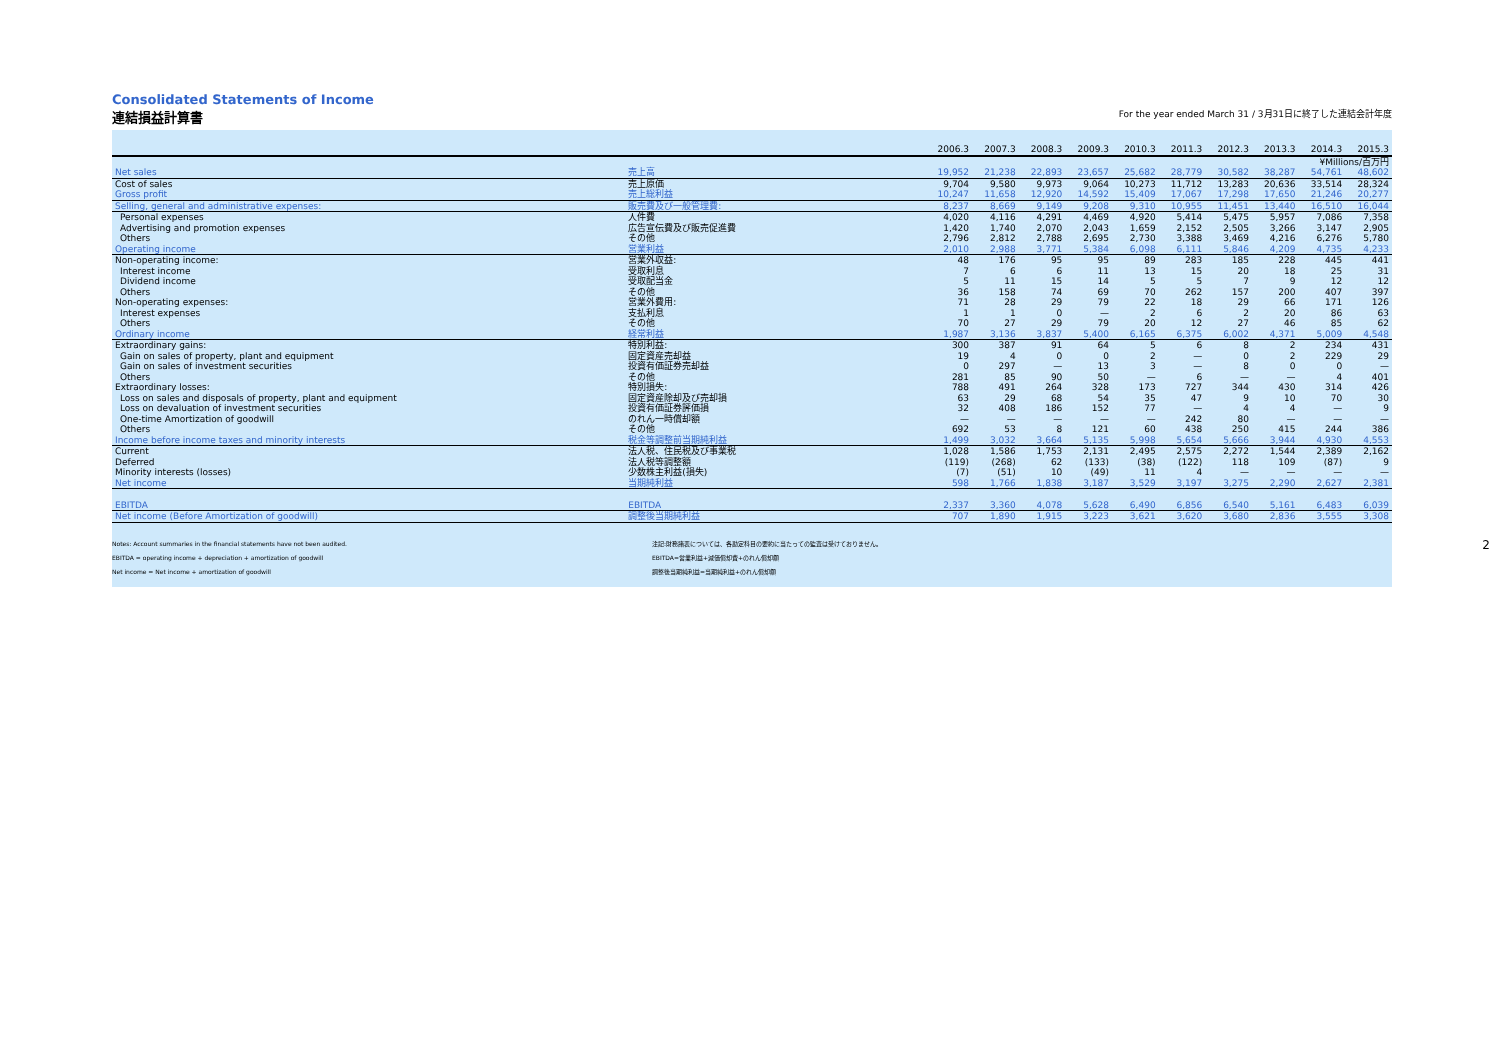Consolidated Statements of Income
連結損益計算書 For the year ended March 31 / 3月31日に終了した連結会計年度
| | | 2006.3 | 2007.3 | 2008.3 | 2009.3 | 2010.3 | 2011.3 | 2012.3 | 2013.3 | 2014.3 | 2015.3 |
| --- | --- | --- | --- | --- | --- | --- | --- | --- | --- | --- | --- |
| | | ¥Millions/百万円 | | | | | | | | | |
| Net sales | 売上高 | 19,952 | 21,238 | 22,893 | 23,657 | 25,682 | 28,779 | 30,582 | 38,287 | 54,761 | 48,602 |
| Cost of sales | 売上原価 | 9,704 | 9,580 | 9,973 | 9,064 | 10,273 | 11,712 | 13,283 | 20,636 | 33,514 | 28,324 |
| Gross profit | 売上総利益 | 10,247 | 11,658 | 12,920 | 14,592 | 15,409 | 17,067 | 17,298 | 17,650 | 21,246 | 20,277 |
| Selling, general and administrative expenses: | 販売費及び一般管理費: | 8,237 | 8,669 | 9,149 | 9,208 | 9,310 | 10,955 | 11,451 | 13,440 | 16,510 | 16,044 |
| Personal expenses | 人件費 | 4,020 | 4,116 | 4,291 | 4,469 | 4,920 | 5,414 | 5,475 | 5,957 | 7,086 | 7,358 |
| Advertising and promotion expenses | 広告宣伝費及び販売促進費 | 1,420 | 1,740 | 2,070 | 2,043 | 1,659 | 2,152 | 2,505 | 3,266 | 3,147 | 2,905 |
| Others | その他 | 2,796 | 2,812 | 2,788 | 2,695 | 2,730 | 3,388 | 3,469 | 4,216 | 6,276 | 5,780 |
| Operating income | 営業利益 | 2,010 | 2,988 | 3,771 | 5,384 | 6,098 | 6,111 | 5,846 | 4,209 | 4,735 | 4,233 |
| Non-operating income: | 営業外収益: | 48 | 176 | 95 | 95 | 89 | 283 | 185 | 228 | 445 | 441 |
| Interest income | 受取利息 | 7 | 6 | 6 | 11 | 13 | 15 | 20 | 18 | 25 | 31 |
| Dividend income | 受取配当金 | 5 | 11 | 15 | 14 | 5 | 5 | 7 | 9 | 12 | 12 |
| Others | その他 | 36 | 158 | 74 | 69 | 70 | 262 | 157 | 200 | 407 | 397 |
| Non-operating expenses: | 営業外費用: | 71 | 28 | 29 | 79 | 22 | 18 | 29 | 66 | 171 | 126 |
| Interest expenses | 支払利息 | 1 | 1 | 0 | — | 2 | 6 | 2 | 20 | 86 | 63 |
| Others | その他 | 70 | 27 | 29 | 79 | 20 | 12 | 27 | 46 | 85 | 62 |
| Ordinary income | 経常利益 | 1,987 | 3,136 | 3,837 | 5,400 | 6,165 | 6,375 | 6,002 | 4,371 | 5,009 | 4,548 |
| Extraordinary gains: | 特別利益: | 300 | 387 | 91 | 64 | 5 | 6 | 8 | 2 | 234 | 431 |
| Gain on sales of property, plant and equipment | 固定資産売却益 | 19 | 4 | 0 | 0 | 2 | — | 0 | 2 | 229 | 29 |
| Gain on sales of investment securities | 投資有価証券売却益 | 0 | 297 | — | 13 | 3 | — | 8 | 0 | 0 | — |
| Others | その他 | 281 | 85 | 90 | 50 | — | 6 | — | — | 4 | 401 |
| Extraordinary losses: | 特別損失: | 788 | 491 | 264 | 328 | 173 | 727 | 344 | 430 | 314 | 426 |
| Loss on sales and disposals of property, plant and equipment | 固定資産除却及び売却損 | 63 | 29 | 68 | 54 | 35 | 47 | 9 | 10 | 70 | 30 |
| Loss on devaluation of investment securities | 投資有価証券評価損 | 32 | 408 | 186 | 152 | 77 | — | 4 | 4 | — | 9 |
| One-time Amortization of goodwill | のれん一時償却額 | — | — | — | — | — | 242 | 80 | — | — | — |
| Others | その他 | 692 | 53 | 8 | 121 | 60 | 438 | 250 | 415 | 244 | 386 |
| Income before income taxes and minority interests | 税金等調整前当期純利益 | 1,499 | 3,032 | 3,664 | 5,135 | 5,998 | 5,654 | 5,666 | 3,944 | 4,930 | 4,553 |
| Current | 法人税、住民税及び事業税 | 1,028 | 1,586 | 1,753 | 2,131 | 2,495 | 2,575 | 2,272 | 1,544 | 2,389 | 2,162 |
| Deferred | 法人税等調整額 | (119) | (268) | 62 | (133) | (38) | (122) | 118 | 109 | (87) | 9 |
| Minority interests (losses) | 少数株主利益(損失) | (7) | (51) | 10 | (49) | 11 | 4 | — | — | — | — |
| Net income | 当期純利益 | 598 | 1,766 | 1,838 | 3,187 | 3,529 | 3,197 | 3,275 | 2,290 | 2,627 | 2,381 |
| EBITDA | EBITDA | 2,337 | 3,360 | 4,078 | 5,628 | 6,490 | 6,856 | 6,540 | 5,161 | 6,483 | 6,039 |
| Net income (Before Amortization of goodwill) | 調整後当期純利益 | 707 | 1,890 | 1,915 | 3,223 | 3,621 | 3,620 | 3,680 | 2,836 | 3,555 | 3,308 |
Notes: Account summaries in the financial statements have not been audited.
EBITDA = operating income + depreciation + amortization of goodwill
Net income = Net income + amortization of goodwill
注記:財務諸表については、各勘定科目の要約に当たっての監査は受けておりません。
EBITDA=営業利益+減価償却費+のれん償却額
調整後当期純利益=当期純利益+のれん償却額
2